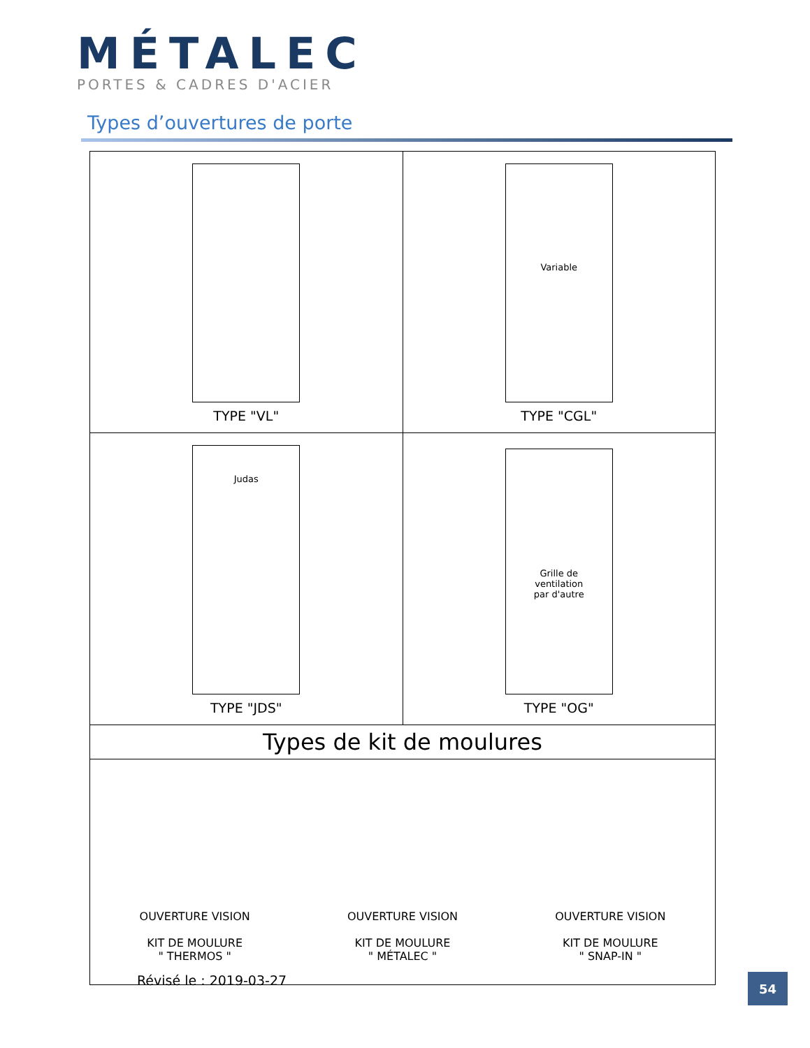MÉTALEC
PORTES & CADRES D'ACIER
Types d’ouvertures de porte
| TYPE "VL" | Variable TYPE "CGL" |
| Judas TYPE "JDS" | Grille de ventilation par d'autre TYPE "OG" |
| Types de kit de moulures | |
| OUVERTURE VISION KIT DE MOULURE " THERMOS " OUVERTURE VISION KIT DE MOULURE " MÉTALEC " OUVERTURE VISION KIT DE MOULURE " SNAP-IN " | |
Révisé le : 2019-03-27 54